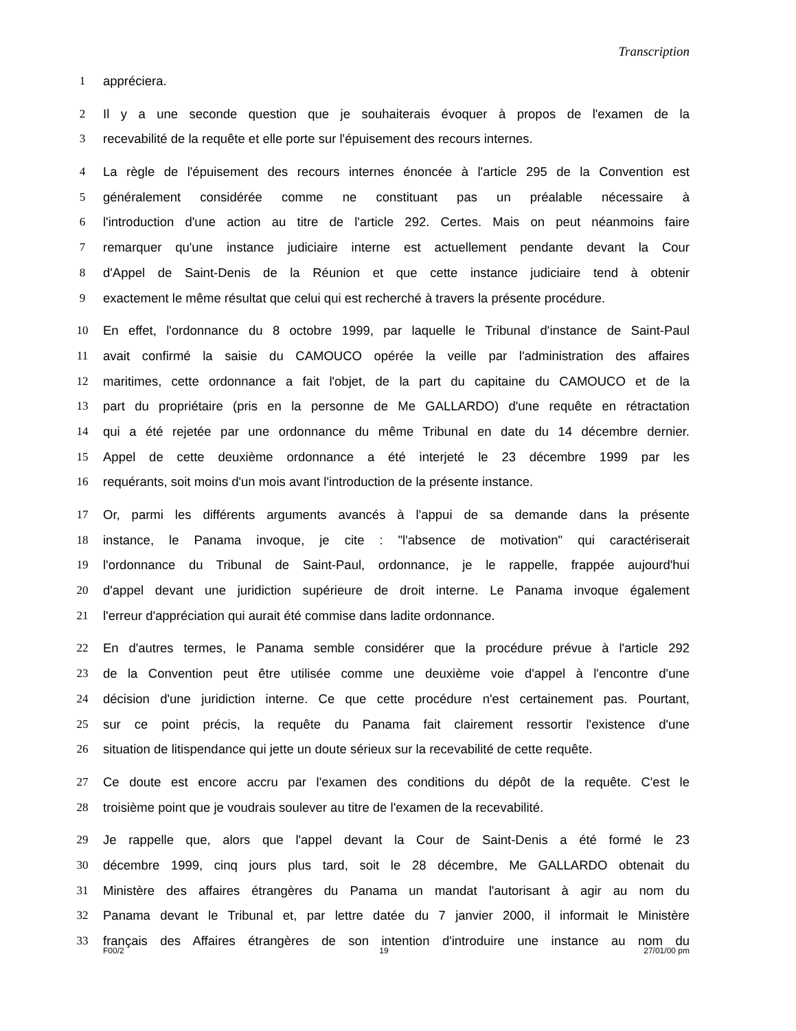Transcription
1 appréciera.
2 Il y a une seconde question que je souhaiterais évoquer à propos de l'examen de la
3 recevabilité de la requête et elle porte sur l'épuisement des recours internes.
4 La règle de l'épuisement des recours internes énoncée à l'article 295 de la Convention est
5 généralement considérée comme ne constituant pas un préalable nécessaire à
6 l'introduction d'une action au titre de l'article 292. Certes. Mais on peut néanmoins faire
7 remarquer qu'une instance judiciaire interne est actuellement pendante devant la Cour
8 d'Appel de Saint-Denis de la Réunion et que cette instance judiciaire tend à obtenir
9 exactement le même résultat que celui qui est recherché à travers la présente procédure.
10 En effet, l'ordonnance du 8 octobre 1999, par laquelle le Tribunal d'instance de Saint-Paul
11 avait confirmé la saisie du CAMOUCO opérée la veille par l'administration des affaires
12 maritimes, cette ordonnance a fait l'objet, de la part du capitaine du CAMOUCO et de la
13 part du propriétaire (pris en la personne de Me GALLARDO) d'une requête en rétractation
14 qui a été rejetée par une ordonnance du même Tribunal en date du 14 décembre dernier.
15 Appel de cette deuxième ordonnance a été interjeté le 23 décembre 1999 par les
16 requérants, soit moins d'un mois avant l'introduction de la présente instance.
17 Or, parmi les différents arguments avancés à l'appui de sa demande dans la présente
18 instance, le Panama invoque, je cite : "l'absence de motivation" qui caractériserait
19 l'ordonnance du Tribunal de Saint-Paul, ordonnance, je le rappelle, frappée aujourd'hui
20 d'appel devant une juridiction supérieure de droit interne. Le Panama invoque également
21 l'erreur d'appréciation qui aurait été commise dans ladite ordonnance.
22 En d'autres termes, le Panama semble considérer que la procédure prévue à l'article 292
23 de la Convention peut être utilisée comme une deuxième voie d'appel à l'encontre d'une
24 décision d'une juridiction interne. Ce que cette procédure n'est certainement pas. Pourtant,
25 sur ce point précis, la requête du Panama fait clairement ressortir l'existence d'une
26 situation de litispendance qui jette un doute sérieux sur la recevabilité de cette requête.
27 Ce doute est encore accru par l'examen des conditions du dépôt de la requête. C'est le
28 troisième point que je voudrais soulever au titre de l'examen de la recevabilité.
29 Je rappelle que, alors que l'appel devant la Cour de Saint-Denis a été formé le 23
30 décembre 1999, cinq jours plus tard, soit le 28 décembre, Me GALLARDO obtenait du
31 Ministère des affaires étrangères du Panama un mandat l'autorisant à agir au nom du
32 Panama devant le Tribunal et, par lettre datée du 7 janvier 2000, il informait le Ministère
33 français des Affaires étrangères de son intention d'introduire une instance au nom du
F00/2 19 27/01/00 pm